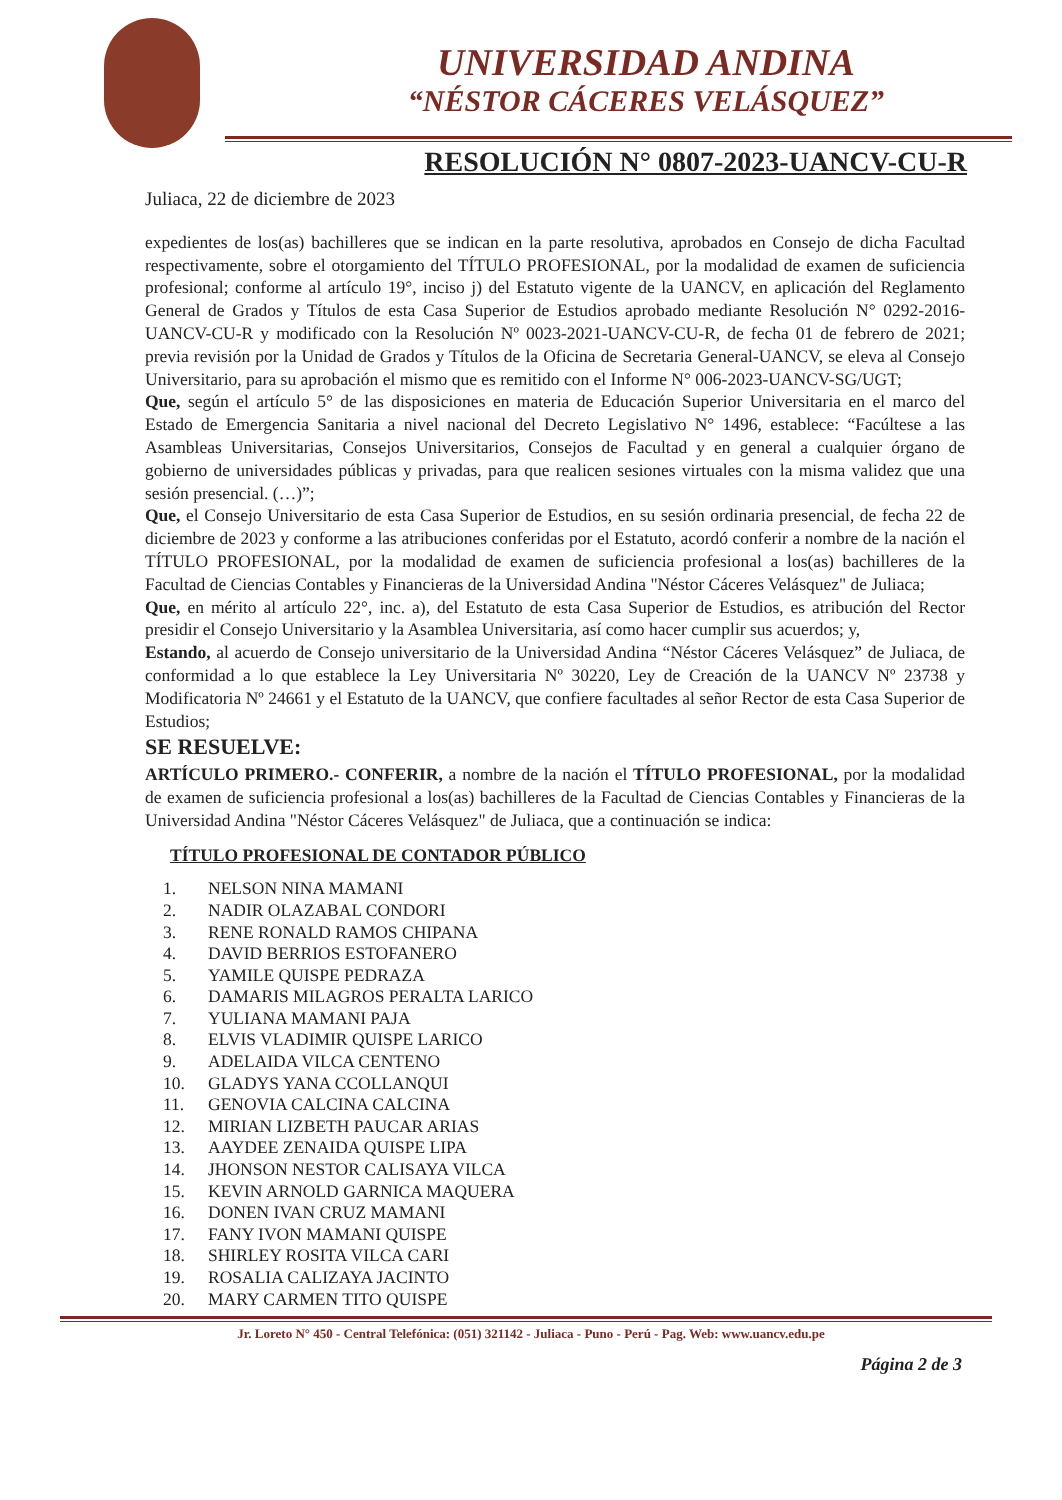UNIVERSIDAD ANDINA
“NÉSTOR CÁCERES VELÁSQUEZ”
RESOLUCIÓN N° 0807-2023-UANCV-CU-R
Juliaca, 22 de diciembre de 2023
expedientes de los(as) bachilleres que se indican en la parte resolutiva, aprobados en Consejo de dicha Facultad respectivamente, sobre el otorgamiento del TÍTULO PROFESIONAL, por la modalidad de examen de suficiencia profesional; conforme al artículo 19°, inciso j) del Estatuto vigente de la UANCV, en aplicación del Reglamento General de Grados y Títulos de esta Casa Superior de Estudios aprobado mediante Resolución N° 0292-2016-UANCV-CU-R y modificado con la Resolución Nº 0023-2021-UANCV-CU-R, de fecha 01 de febrero de 2021; previa revisión por la Unidad de Grados y Títulos de la Oficina de Secretaria General-UANCV, se eleva al Consejo Universitario, para su aprobación el mismo que es remitido con el Informe N° 006-2023-UANCV-SG/UGT;
Que, según el artículo 5° de las disposiciones en materia de Educación Superior Universitaria en el marco del Estado de Emergencia Sanitaria a nivel nacional del Decreto Legislativo N° 1496, establece: “Facúltese a las Asambleas Universitarias, Consejos Universitarios, Consejos de Facultad y en general a cualquier órgano de gobierno de universidades públicas y privadas, para que realicen sesiones virtuales con la misma validez que una sesión presencial. (…)”;
Que, el Consejo Universitario de esta Casa Superior de Estudios, en su sesión ordinaria presencial, de fecha 22 de diciembre de 2023 y conforme a las atribuciones conferidas por el Estatuto, acordó conferir a nombre de la nación el TÍTULO PROFESIONAL, por la modalidad de examen de suficiencia profesional a los(as) bachilleres de la Facultad de Ciencias Contables y Financieras de la Universidad Andina "Néstor Cáceres Velásquez" de Juliaca;
Que, en mérito al artículo 22°, inc. a), del Estatuto de esta Casa Superior de Estudios, es atribución del Rector presidir el Consejo Universitario y la Asamblea Universitaria, así como hacer cumplir sus acuerdos; y,
Estando, al acuerdo de Consejo universitario de la Universidad Andina “Néstor Cáceres Velásquez” de Juliaca, de conformidad a lo que establece la Ley Universitaria Nº 30220, Ley de Creación de la UANCV Nº 23738 y Modificatoria Nº 24661 y el Estatuto de la UANCV, que confiere facultades al señor Rector de esta Casa Superior de Estudios;
SE RESUELVE:
ARTÍCULO PRIMERO.- CONFERIR, a nombre de la nación el TÍTULO PROFESIONAL, por la modalidad de examen de suficiencia profesional a los(as) bachilleres de la Facultad de Ciencias Contables y Financieras de la Universidad Andina "Néstor Cáceres Velásquez" de Juliaca, que a continuación se indica:
TÍTULO PROFESIONAL DE CONTADOR PÚBLICO
1. NELSON NINA MAMANI
2. NADIR OLAZABAL CONDORI
3. RENE RONALD RAMOS CHIPANA
4. DAVID BERRIOS ESTOFANERO
5. YAMILE QUISPE PEDRAZA
6. DAMARIS MILAGROS PERALTA LARICO
7. YULIANA MAMANI PAJA
8. ELVIS VLADIMIR QUISPE LARICO
9. ADELAIDA VILCA CENTENO
10. GLADYS YANA CCOLLANQUI
11. GENOVIA CALCINA CALCINA
12. MIRIAN LIZBETH PAUCAR ARIAS
13. AAYDEE ZENAIDA QUISPE LIPA
14. JHONSON NESTOR CALISAYA VILCA
15. KEVIN ARNOLD GARNICA MAQUERA
16. DONEN IVAN CRUZ MAMANI
17. FANY IVON MAMANI QUISPE
18. SHIRLEY ROSITA VILCA CARI
19. ROSALIA CALIZAYA JACINTO
20. MARY CARMEN TITO QUISPE
Jr. Loreto N° 450 - Central Telefónica: (051) 321142 - Juliaca - Puno - Perú - Pag. Web: www.uancv.edu.pe
Página 2 de 3